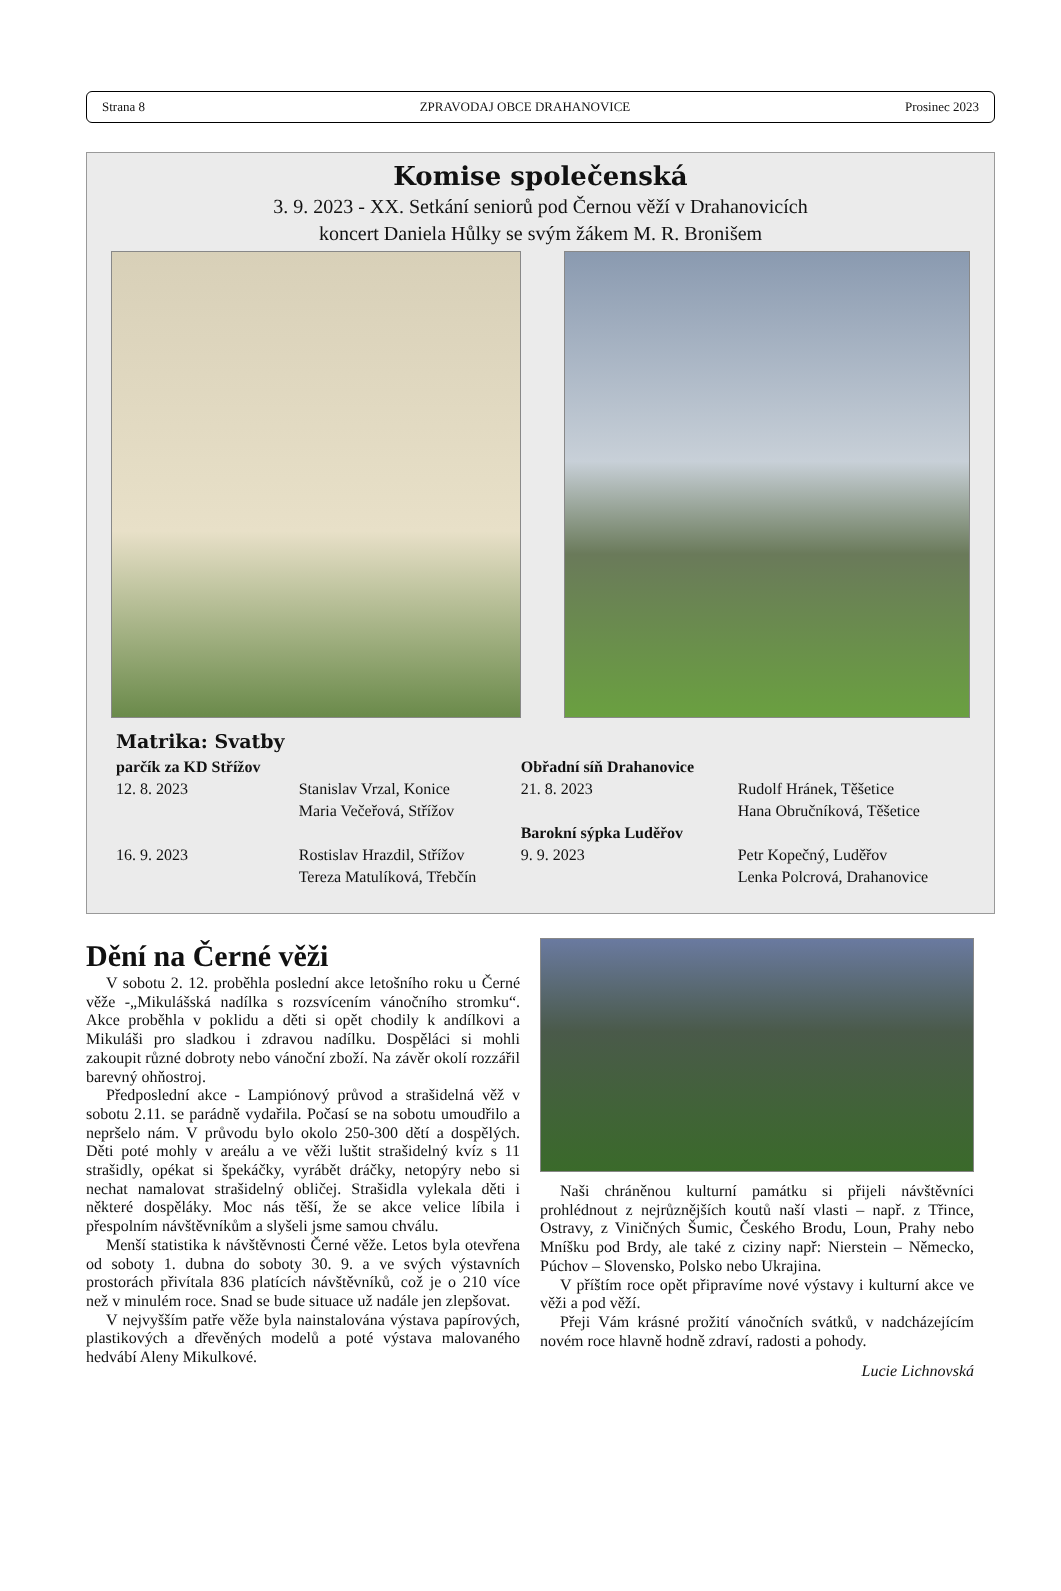Strana 8 ZPRAVODAJ OBCE DRAHANOVICE Prosinec 2023
Komise společenská
3. 9. 2023 - XX. Setkání seniorů pod Černou věží v Drahanovicích
koncert Daniela Hůlky se svým žákem M. R. Bronišem
Matrika: Svatby
| parčík za KD Střížov | | Obřadní síň Drahanovice | |
| 12. 8. 2023 | Stanislav Vrzal, Konice | 21. 8. 2023 | Rudolf Hránek, Těšetice |
| | Maria Večeřová, Střížov | | Hana Obručníková, Těšetice |
| | | Barokní sýpka Luděřov | |
| 16. 9. 2023 | Rostislav Hrazdil, Střížov | 9. 9. 2023 | Petr Kopečný, Luděřov |
| | Tereza Matulíková, Třebčín | | Lenka Polcrová, Drahanovice |
Dění na Černé věži
V sobotu 2. 12. proběhla poslední akce letošního roku u Černé věže -„Mikulášská nadílka s rozsvícením vánočního stromku“. Akce proběhla v poklidu a děti si opět chodily k andílkovi a Mikuláši pro sladkou i zdravou nadílku. Dospěláci si mohli zakoupit různé dobroty nebo vánoční zboží. Na závěr okolí rozzářil barevný ohňostroj.
Předposlední akce - Lampiónový průvod a strašidelná věž v sobotu 2.11. se parádně vydařila. Počasí se na sobotu umoudřilo a nepršelo nám. V průvodu bylo okolo 250-300 dětí a dospělých. Děti poté mohly v areálu a ve věži luštit strašidelný kvíz s 11 strašidly, opékat si špekáčky, vyrábět dráčky, netopýry nebo si nechat namalovat strašidelný obličej. Strašidla vylekala děti i některé dospěláky. Moc nás těší, že se akce velice líbila i přespolním návštěvníkům a slyšeli jsme samou chválu.
Menší statistika k návštěvnosti Černé věže. Letos byla otevřena od soboty 1. dubna do soboty 30. 9. a ve svých výstavních prostorách přivítala 836 platících návštěvníků, což je o 210 více než v minulém roce. Snad se bude situace už nadále jen zlepšovat.
V nejvyšším patře věže byla nainstalována výstava papírových, plastikových a dřevěných modelů a poté výstava malovaného hedvábí Aleny Mikulkové.
Naši chráněnou kulturní památku si přijeli návštěvníci prohlédnout z nejrůznějších koutů naší vlasti – např. z Třince, Ostravy, z Viničných Šumic, Českého Brodu, Loun, Prahy nebo Mníšku pod Brdy, ale také z ciziny např: Nierstein – Německo, Púchov – Slovensko, Polsko nebo Ukrajina.
V příštím roce opět připravíme nové výstavy i kulturní akce ve věži a pod věží.
Přeji Vám krásné prožití vánočních svátků, v nadcházejícím novém roce hlavně hodně zdraví, radosti a pohody.
Lucie Lichnovská